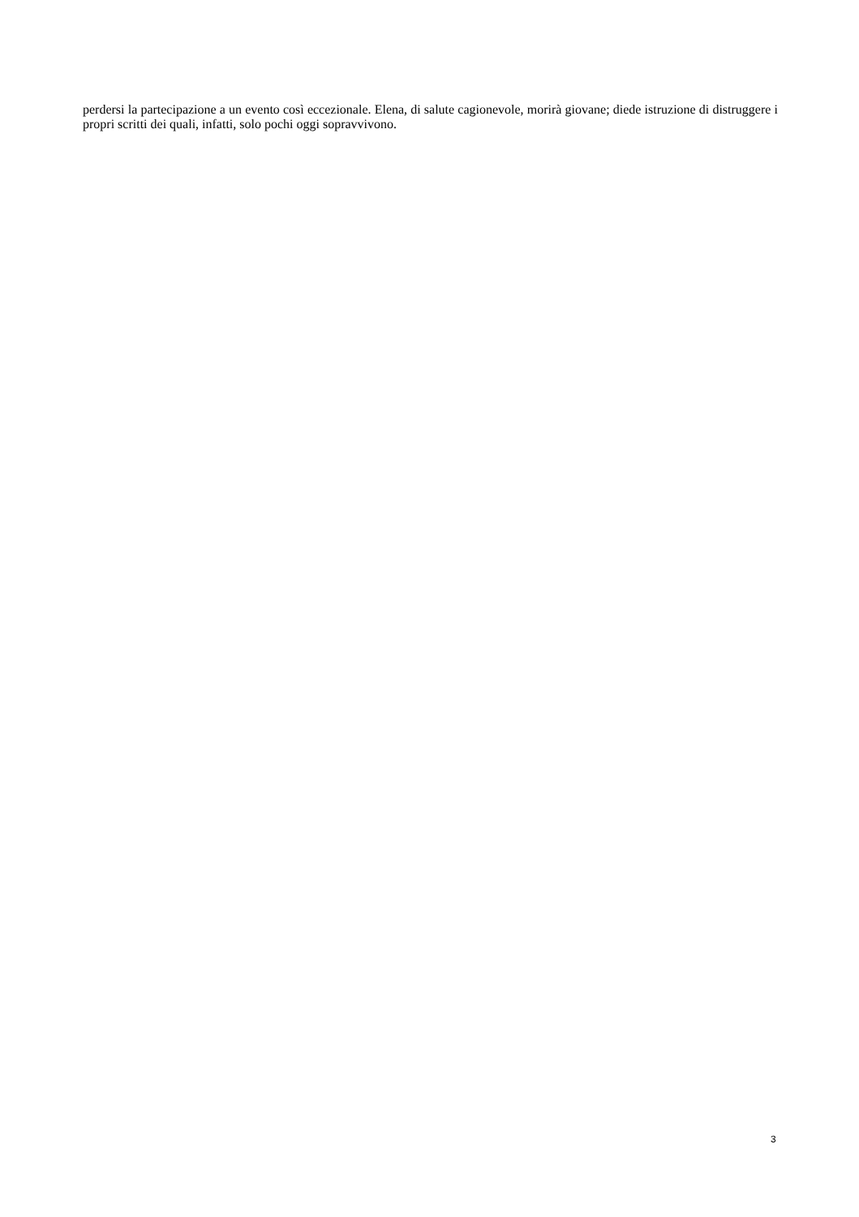perdersi la partecipazione a un evento così eccezionale. Elena, di salute cagionevole, morirà giovane; diede istruzione di distruggere i propri scritti dei quali, infatti, solo pochi oggi sopravvivono.
3